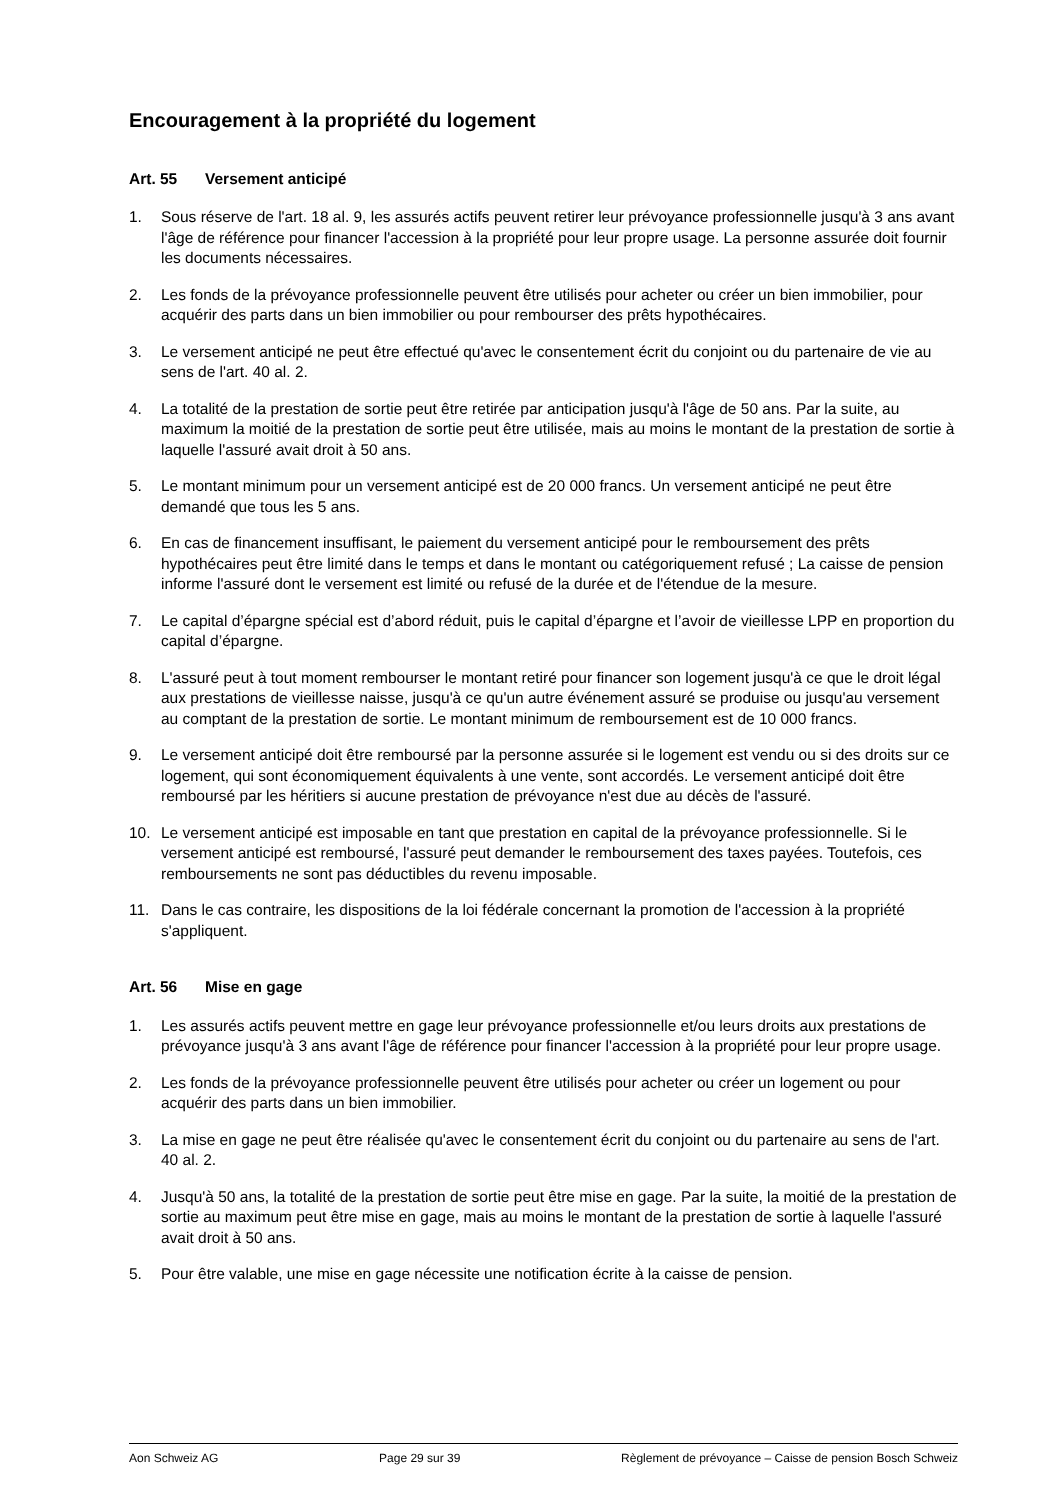Encouragement à la propriété du logement
Art. 55 Versement anticipé
1. Sous réserve de l'art. 18 al. 9, les assurés actifs peuvent retirer leur prévoyance professionnelle jusqu'à 3 ans avant l'âge de référence pour financer l'accession à la propriété pour leur propre usage. La personne assurée doit fournir les documents nécessaires.
2. Les fonds de la prévoyance professionnelle peuvent être utilisés pour acheter ou créer un bien immobilier, pour acquérir des parts dans un bien immobilier ou pour rembourser des prêts hypothécaires.
3. Le versement anticipé ne peut être effectué qu'avec le consentement écrit du conjoint ou du partenaire de vie au sens de l'art. 40 al. 2.
4. La totalité de la prestation de sortie peut être retirée par anticipation jusqu'à l'âge de 50 ans. Par la suite, au maximum la moitié de la prestation de sortie peut être utilisée, mais au moins le montant de la prestation de sortie à laquelle l'assuré avait droit à 50 ans.
5. Le montant minimum pour un versement anticipé est de 20 000 francs. Un versement anticipé ne peut être demandé que tous les 5 ans.
6. En cas de financement insuffisant, le paiement du versement anticipé pour le remboursement des prêts hypothécaires peut être limité dans le temps et dans le montant ou catégoriquement refusé ; La caisse de pension informe l'assuré dont le versement est limité ou refusé de la durée et de l'étendue de la mesure.
7. Le capital d’épargne spécial est d’abord réduit, puis le capital d’épargne et l’avoir de vieillesse LPP en proportion du capital d’épargne.
8. L'assuré peut à tout moment rembourser le montant retiré pour financer son logement jusqu'à ce que le droit légal aux prestations de vieillesse naisse, jusqu'à ce qu'un autre événement assuré se produise ou jusqu'au versement au comptant de la prestation de sortie. Le montant minimum de remboursement est de 10 000 francs.
9. Le versement anticipé doit être remboursé par la personne assurée si le logement est vendu ou si des droits sur ce logement, qui sont économiquement équivalents à une vente, sont accordés. Le versement anticipé doit être remboursé par les héritiers si aucune prestation de prévoyance n'est due au décès de l'assuré.
10. Le versement anticipé est imposable en tant que prestation en capital de la prévoyance professionnelle. Si le versement anticipé est remboursé, l'assuré peut demander le remboursement des taxes payées. Toutefois, ces remboursements ne sont pas déductibles du revenu imposable.
11. Dans le cas contraire, les dispositions de la loi fédérale concernant la promotion de l'accession à la propriété s'appliquent.
Art. 56 Mise en gage
1. Les assurés actifs peuvent mettre en gage leur prévoyance professionnelle et/ou leurs droits aux prestations de prévoyance jusqu'à 3 ans avant l'âge de référence pour financer l'accession à la propriété pour leur propre usage.
2. Les fonds de la prévoyance professionnelle peuvent être utilisés pour acheter ou créer un logement ou pour acquérir des parts dans un bien immobilier.
3. La mise en gage ne peut être réalisée qu'avec le consentement écrit du conjoint ou du partenaire au sens de l'art. 40 al. 2.
4. Jusqu'à 50 ans, la totalité de la prestation de sortie peut être mise en gage. Par la suite, la moitié de la prestation de sortie au maximum peut être mise en gage, mais au moins le montant de la prestation de sortie à laquelle l'assuré avait droit à 50 ans.
5. Pour être valable, une mise en gage nécessite une notification écrite à la caisse de pension.
Aon Schweiz AG Page 29 sur 39 Règlement de prévoyance – Caisse de pension Bosch Schweiz